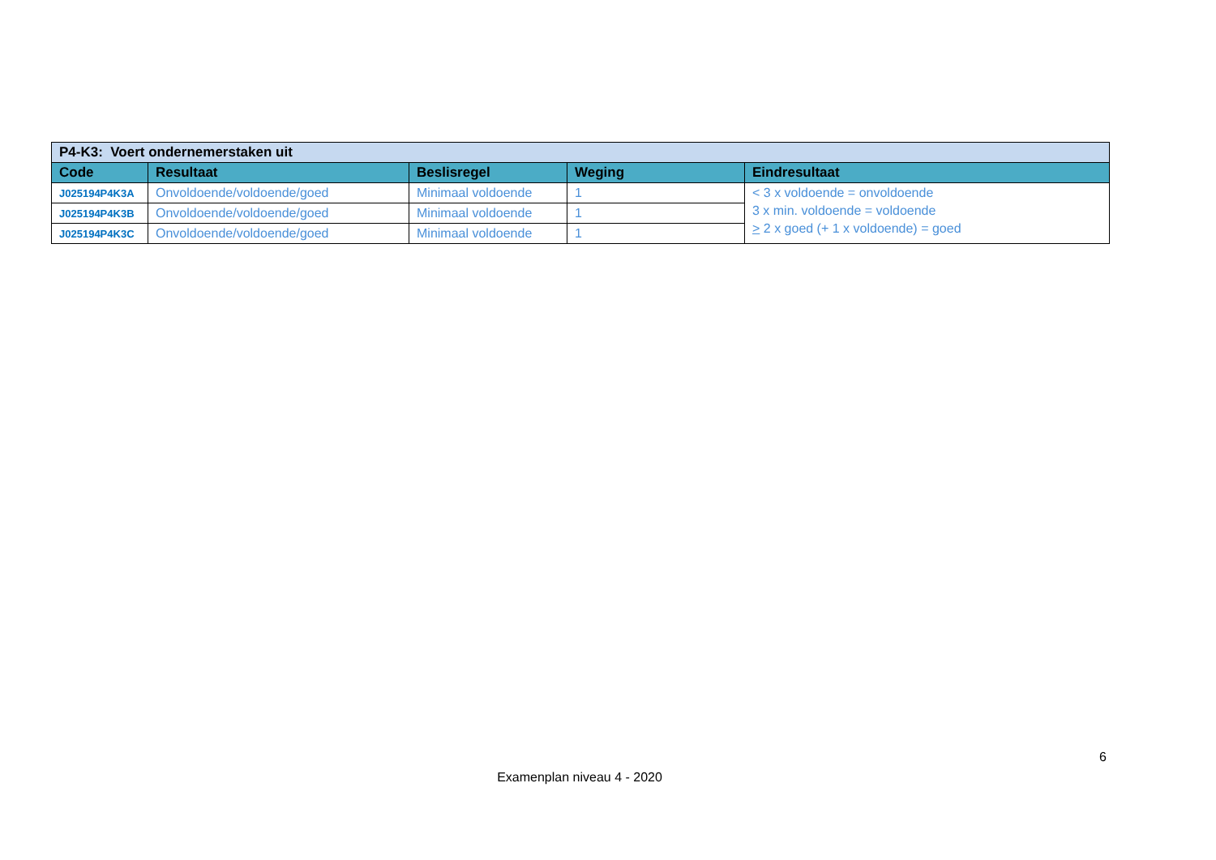| P4-K3: Voert ondernemerstaken uit | | | | |
| Code | Resultaat | Beslisregel | Weging | Eindresultaat |
| J025194P4K3A | Onvoldoende/voldoende/goed | Minimaal voldoende | 1 | < 3 x voldoende = onvoldoende 3 x min. voldoende = voldoende > 2 x goed (+ 1 x voldoende) = goed |
| J025194P4K3B | Onvoldoende/voldoende/goed | Minimaal voldoende | 1 | |
| J025194P4K3C | Onvoldoende/voldoende/goed | Minimaal voldoende | 1 | |
6
Examenplan niveau 4 - 2020